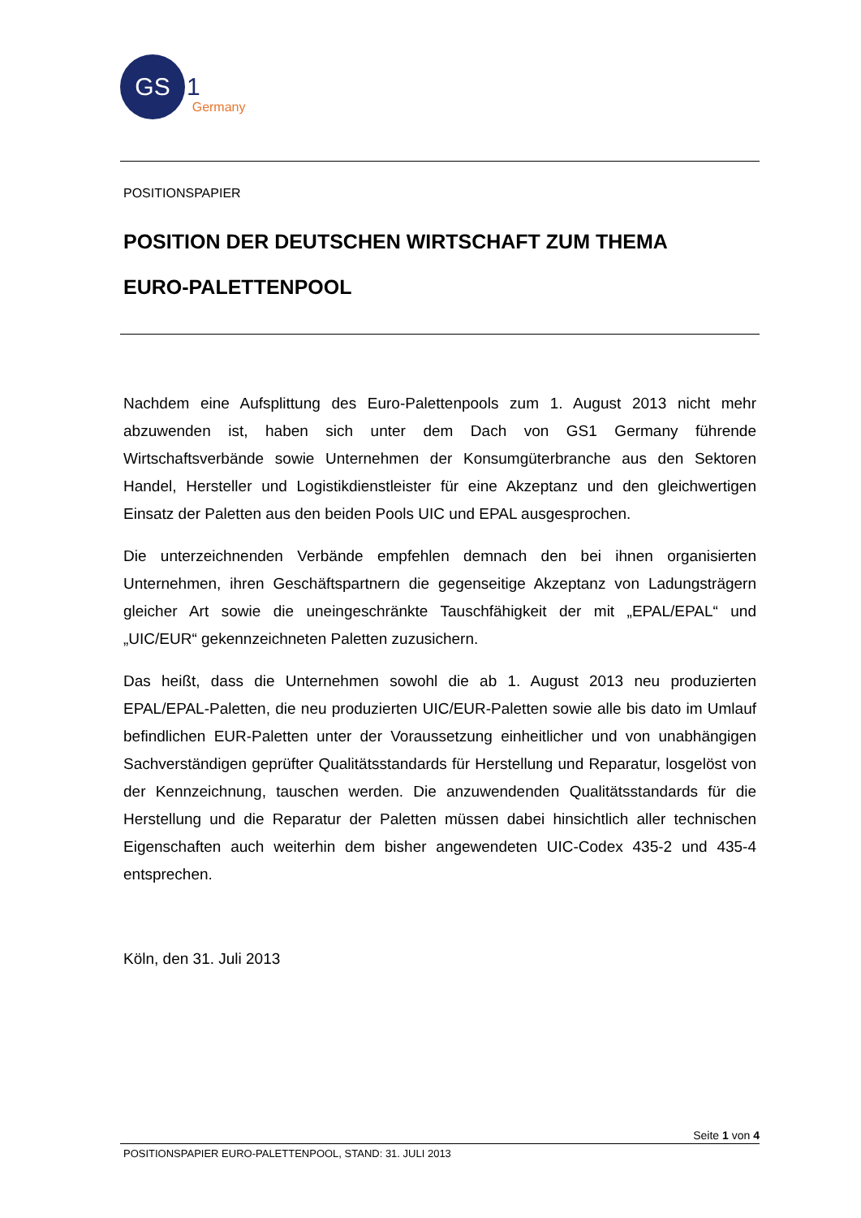GS
1 Germany
POSITIONSPAPIER
POSITION DER DEUTSCHEN WIRTSCHAFT ZUM THEMA
EURO-PALETTENPOOL
Nachdem eine Aufsplittung des Euro-Palettenpools zum 1. August 2013 nicht mehr abzuwenden ist, haben sich unter dem Dach von GS1 Germany führende Wirtschaftsverbände sowie Unternehmen der Konsumgüterbranche aus den Sektoren Handel, Hersteller und Logistikdienstleister für eine Akzeptanz und den gleichwertigen Einsatz der Paletten aus den beiden Pools UIC und EPAL ausgesprochen.
Die unterzeichnenden Verbände empfehlen demnach den bei ihnen organisierten Unternehmen, ihren Geschäftspartnern die gegenseitige Akzeptanz von Ladungsträgern gleicher Art sowie die uneingeschränkte Tauschfähigkeit der mit „EPAL/EPAL“ und „UIC/EUR“ gekennzeichneten Paletten zuzusichern.
Das heißt, dass die Unternehmen sowohl die ab 1. August 2013 neu produzierten EPAL/EPAL-Paletten, die neu produzierten UIC/EUR-Paletten sowie alle bis dato im Umlauf befindlichen EUR-Paletten unter der Voraussetzung einheitlicher und von unabhängigen Sachverständigen geprüfter Qualitätsstandards für Herstellung und Reparatur, losgelöst von der Kennzeichnung, tauschen werden. Die anzuwendenden Qualitätsstandards für die Herstellung und die Reparatur der Paletten müssen dabei hinsichtlich aller technischen Eigenschaften auch weiterhin dem bisher angewendeten UIC-Codex 435-2 und 435-4 entsprechen.
Köln, den 31. Juli 2013
Seite 1 von 4
POSITIONSPAPIER EURO-PALETTENPOOL, STAND: 31. JULI 2013